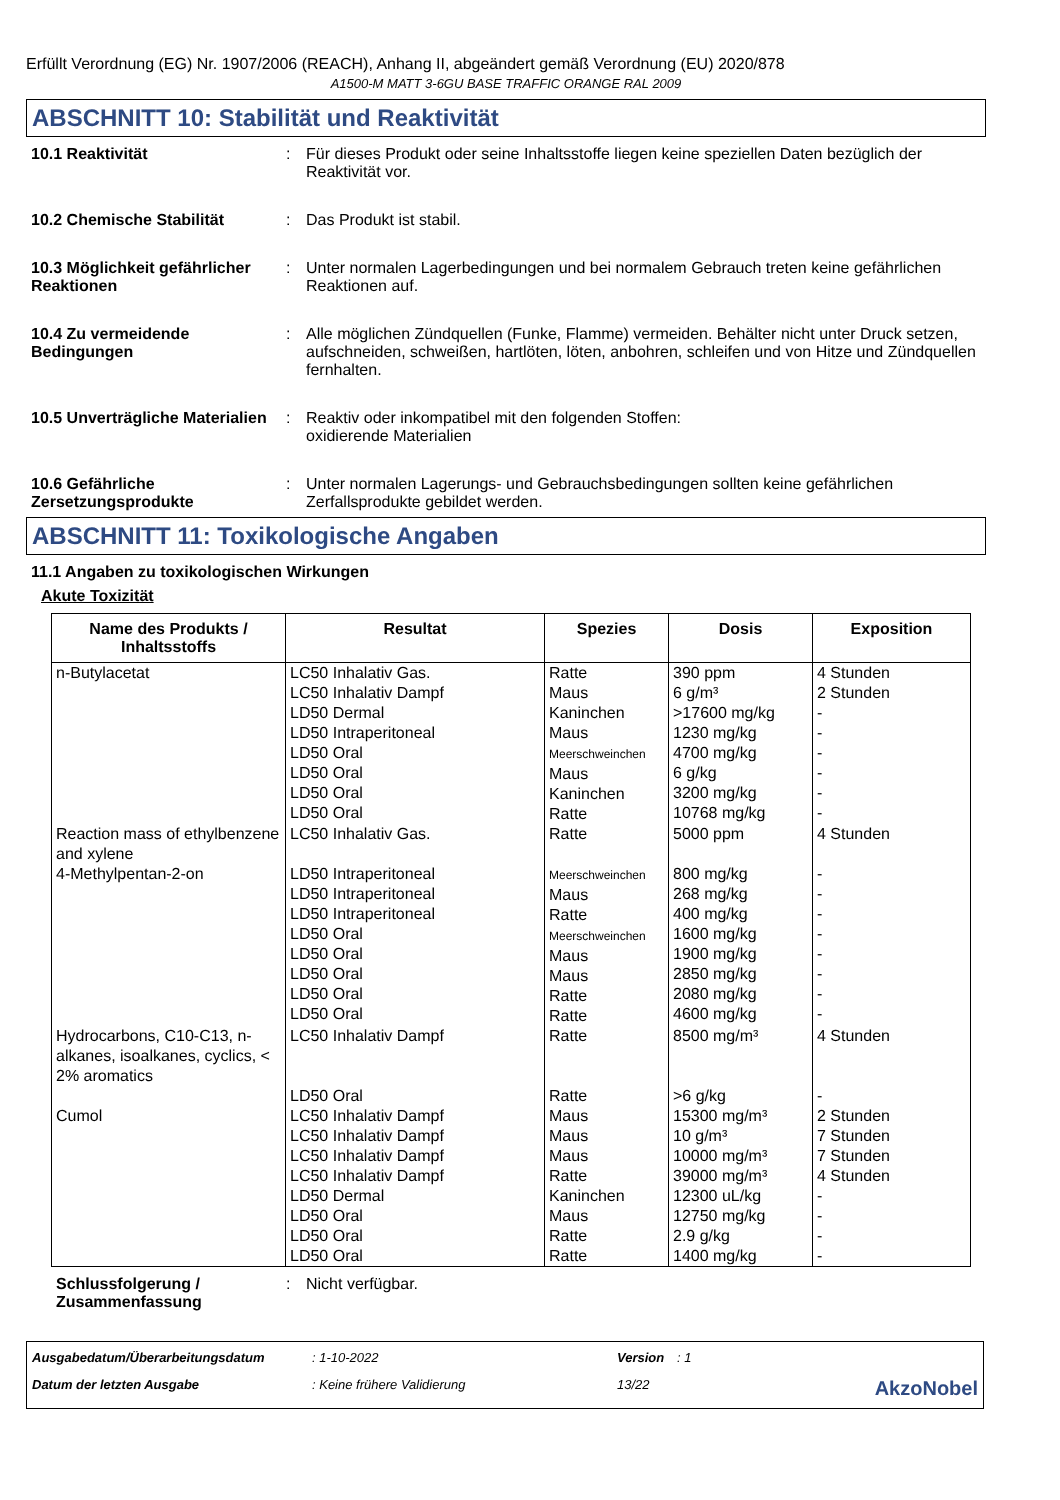Erfüllt Verordnung (EG) Nr. 1907/2006 (REACH), Anhang II, abgeändert gemäß Verordnung (EU) 2020/878
A1500-M MATT 3-6GU BASE TRAFFIC ORANGE RAL 2009
ABSCHNITT 10: Stabilität und Reaktivität
10.1 Reaktivität : Für dieses Produkt oder seine Inhaltsstoffe liegen keine speziellen Daten bezüglich der Reaktivität vor.
10.2 Chemische Stabilität : Das Produkt ist stabil.
10.3 Möglichkeit gefährlicher Reaktionen
: Unter normalen Lagerbedingungen und bei normalem Gebrauch treten keine gefährlichen Reaktionen auf.
10.4 Zu vermeidende Bedingungen
: Alle möglichen Zündquellen (Funke, Flamme) vermeiden. Behälter nicht unter Druck setzen, aufschneiden, schweißen, hartlöten, löten, anbohren, schleifen und von Hitze und Zündquellen fernhalten.
10.5 Unverträgliche Materialien
: Reaktiv oder inkompatibel mit den folgenden Stoffen:
oxidierende Materialien
10.6 Gefährliche Zersetzungsprodukte
: Unter normalen Lagerungs- und Gebrauchsbedingungen sollten keine gefährlichen Zerfallsprodukte gebildet werden.
ABSCHNITT 11: Toxikologische Angaben
11.1 Angaben zu toxikologischen Wirkungen
Akute Toxizität
| Name des Produkts / Inhaltsstoffs | Resultat | Spezies | Dosis | Exposition |
| --- | --- | --- | --- | --- |
| n-Butylacetat | LC50 Inhalativ Gas. LC50 Inhalativ Dampf LD50 Dermal LD50 Intraperitoneal LD50 Oral LD50 Oral LD50 Oral LD50 Oral | Ratte Maus Kaninchen Maus Meerschweinchen Maus Kaninchen Ratte | 390 ppm 6 g/m³ >17600 mg/kg 1230 mg/kg 4700 mg/kg 6 g/kg 3200 mg/kg 10768 mg/kg | 4 Stunden 2 Stunden - - - - - - |
| Reaction mass of ethylbenzene and xylene | LC50 Inhalativ Gas. | Ratte | 5000 ppm | 4 Stunden |
| 4-Methylpentan-2-on | LD50 Intraperitoneal LD50 Intraperitoneal LD50 Intraperitoneal LD50 Oral LD50 Oral LD50 Oral LD50 Oral LD50 Oral | Meerschweinchen Maus Ratte Meerschweinchen Maus Maus Ratte Ratte | 800 mg/kg 268 mg/kg 400 mg/kg 1600 mg/kg 1900 mg/kg 2850 mg/kg 2080 mg/kg 4600 mg/kg | - - - - - - - - |
| Hydrocarbons, C10-C13, n-alkanes, isoalkanes, cyclics, < 2% aromatics | LC50 Inhalativ Dampf LD50 Oral | Ratte Ratte | 8500 mg/m³ >6 g/kg | 4 Stunden - |
| Cumol | LC50 Inhalativ Dampf LC50 Inhalativ Dampf LC50 Inhalativ Dampf LC50 Inhalativ Dampf LD50 Dermal LD50 Oral LD50 Oral LD50 Oral | Maus Maus Maus Ratte Kaninchen Maus Ratte Ratte | 15300 mg/m³ 10 g/m³ 10000 mg/m³ 39000 mg/m³ 12300 uL/kg 12750 mg/kg 2.9 g/kg 1400 mg/kg | 2 Stunden 7 Stunden 7 Stunden 4 Stunden - - - - |
Schlussfolgerung / Zusammenfassung
: Nicht verfügbar.
Ausgabedatum/Überarbeitungsdatum: 1-10-2022 Version: 1 Datum der letzten Ausgabe: Keine frühere Validierung 13/22 AkzoNobel